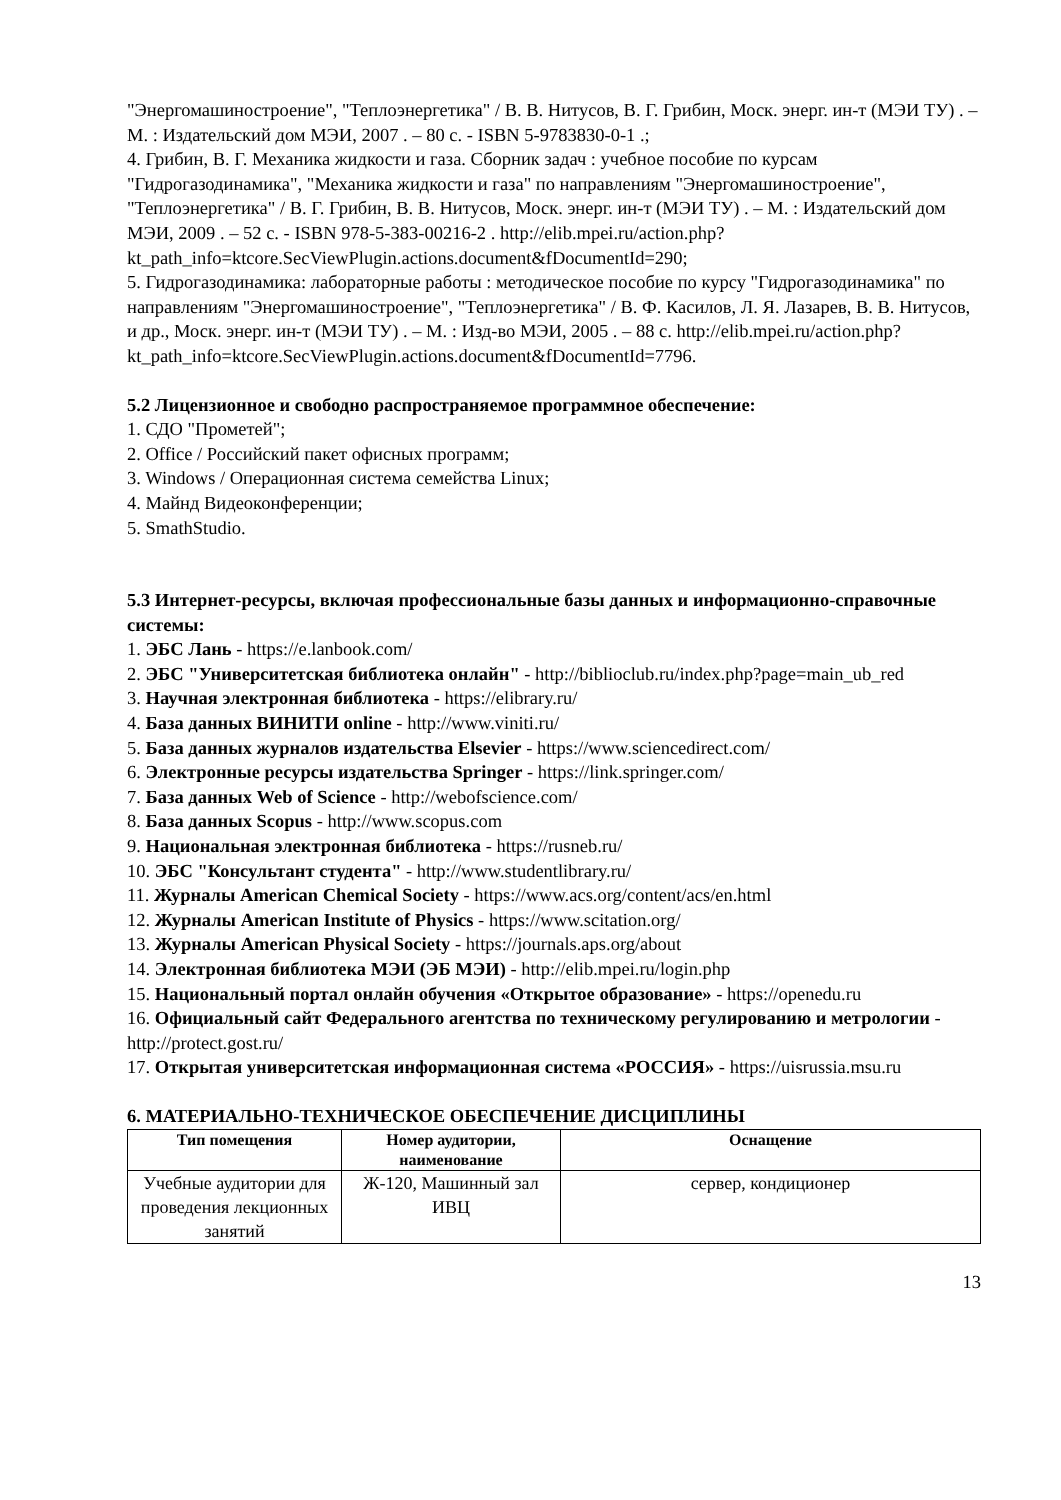"Энергомашиностроение", "Теплоэнергетика" / В. В. Нитусов, В. Г. Грибин, Моск. энерг. ин-т (МЭИ ТУ) . – М. : Издательский дом МЭИ, 2007 . – 80 с. - ISBN 5-9783830-0-1 .;
4. Грибин, В. Г. Механика жидкости и газа. Сборник задач : учебное пособие по курсам "Гидрогазодинамика", "Механика жидкости и газа" по направлениям "Энергомашиностроение", "Теплоэнергетика" / В. Г. Грибин, В. В. Нитусов, Моск. энерг. ин-т (МЭИ ТУ) . – М. : Издательский дом МЭИ, 2009 . – 52 с. - ISBN 978-5-383-00216-2 . http://elib.mpei.ru/action.php?kt_path_info=ktcore.SecViewPlugin.actions.document&fDocumentId=290;
5. Гидрогазодинамика: лабораторные работы : методическое пособие по курсу "Гидрогазодинамика" по направлениям "Энергомашиностроение", "Теплоэнергетика" / В. Ф. Касилов, Л. Я. Лазарев, В. В. Нитусов, и др., Моск. энерг. ин-т (МЭИ ТУ) . – М. : Изд-во МЭИ, 2005 . – 88 с. http://elib.mpei.ru/action.php?kt_path_info=ktcore.SecViewPlugin.actions.document&fDocumentId=7796.
5.2 Лицензионное и свободно распространяемое программное обеспечение:
1. СДО "Прометей";
2. Office / Российский пакет офисных программ;
3. Windows / Операционная система семейства Linux;
4. Майнд Видеоконференции;
5. SmathStudio.
5.3 Интернет-ресурсы, включая профессиональные базы данных и информационно-справочные системы:
1. ЭБС Лань - https://e.lanbook.com/
2. ЭБС "Университетская библиотека онлайн" - http://biblioclub.ru/index.php?page=main_ub_red
3. Научная электронная библиотека - https://elibrary.ru/
4. База данных ВИНИТИ online - http://www.viniti.ru/
5. База данных журналов издательства Elsevier - https://www.sciencedirect.com/
6. Электронные ресурсы издательства Springer - https://link.springer.com/
7. База данных Web of Science - http://webofscience.com/
8. База данных Scopus - http://www.scopus.com
9. Национальная электронная библиотека - https://rusneb.ru/
10. ЭБС "Консультант студента" - http://www.studentlibrary.ru/
11. Журналы American Chemical Society - https://www.acs.org/content/acs/en.html
12. Журналы American Institute of Physics - https://www.scitation.org/
13. Журналы American Physical Society - https://journals.aps.org/about
14. Электронная библиотека МЭИ (ЭБ МЭИ) - http://elib.mpei.ru/login.php
15. Национальный портал онлайн обучения «Открытое образование» - https://openedu.ru
16. Официальный сайт Федерального агентства по техническому регулированию и метрологии - http://protect.gost.ru/
17. Открытая университетская информационная система «РОССИЯ» - https://uisrussia.msu.ru
6. МАТЕРИАЛЬНО-ТЕХНИЧЕСКОЕ ОБЕСПЕЧЕНИЕ ДИСЦИПЛИНЫ
| Тип помещения | Номер аудитории, наименование | Оснащение |
| --- | --- | --- |
| Учебные аудитории для проведения лекционных занятий | Ж-120, Машинный зал ИВЦ | сервер, кондиционер |
13